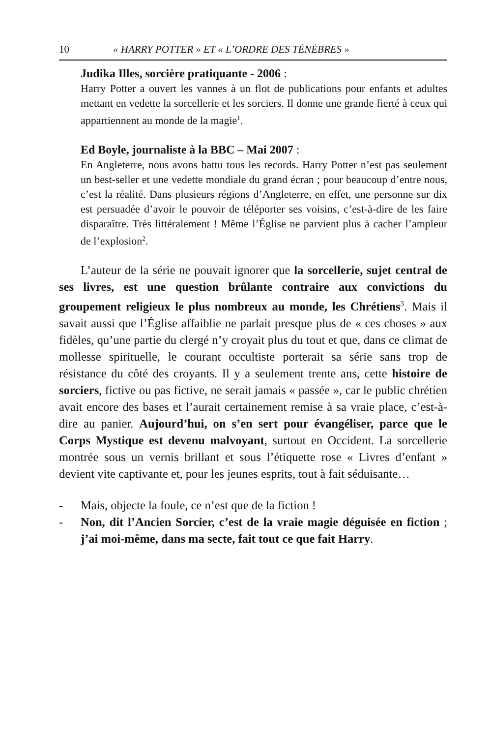10 « HARRY POTTER » ET « L’ORDRE DES TÉNÈBRES »
Judika Illes, sorcière pratiquante - 2006 :
Harry Potter a ouvert les vannes à un flot de publications pour enfants et adultes mettant en vedette la sorcellerie et les sorciers. Il donne une grande fierté à ceux qui appartiennent au monde de la magie<sup>1</sup>.
Ed Boyle, journaliste à la BBC – Mai 2007 :
En Angleterre, nous avons battu tous les records. Harry Potter n’est pas seulement un best-seller et une vedette mondiale du grand écran ; pour beaucoup d’entre nous, c’est la réalité. Dans plusieurs régions d’Angleterre, en effet, une personne sur dix est persuadée d’avoir le pouvoir de téléporter ses voisins, c’est-à-dire de les faire disparaître. Très littéralement ! Même l’Église ne parvient plus à cacher l’ampleur de l’explosion<sup>2</sup>.
L’auteur de la série ne pouvait ignorer que la sorcellerie, sujet central de ses livres, est une question brûlante contraire aux convictions du groupement religieux le plus nombreux au monde, les Chrétiens<sup>3</sup>. Mais il savait aussi que l’Église affaiblie ne parlait presque plus de « ces choses » aux fidèles, qu’une partie du clergé n’y croyait plus du tout et que, dans ce climat de mollesse spirituelle, le courant occultiste porterait sa série sans trop de résistance du côté des croyants. Il y a seulement trente ans, cette histoire de sorciers, fictive ou pas fictive, ne serait jamais « passée », car le public chrétien avait encore des bases et l’aurait certainement remise à sa vraie place, c’est-à-dire au panier. Aujourd’hui, on s’en sert pour évangéliser, parce que le Corps Mystique est devenu malvoyant, surtout en Occident. La sorcellerie montrée sous un vernis brillant et sous l’étiquette rose « Livres d’enfant » devient vite captivante et, pour les jeunes esprits, tout à fait séduisante…
- Mais, objecte la foule, ce n’est que de la fiction !
- Non, dit l’Ancien Sorcier, c’est de la vraie magie déguisée en fiction ; j’ai moi-même, dans ma secte, fait tout ce que fait Harry.